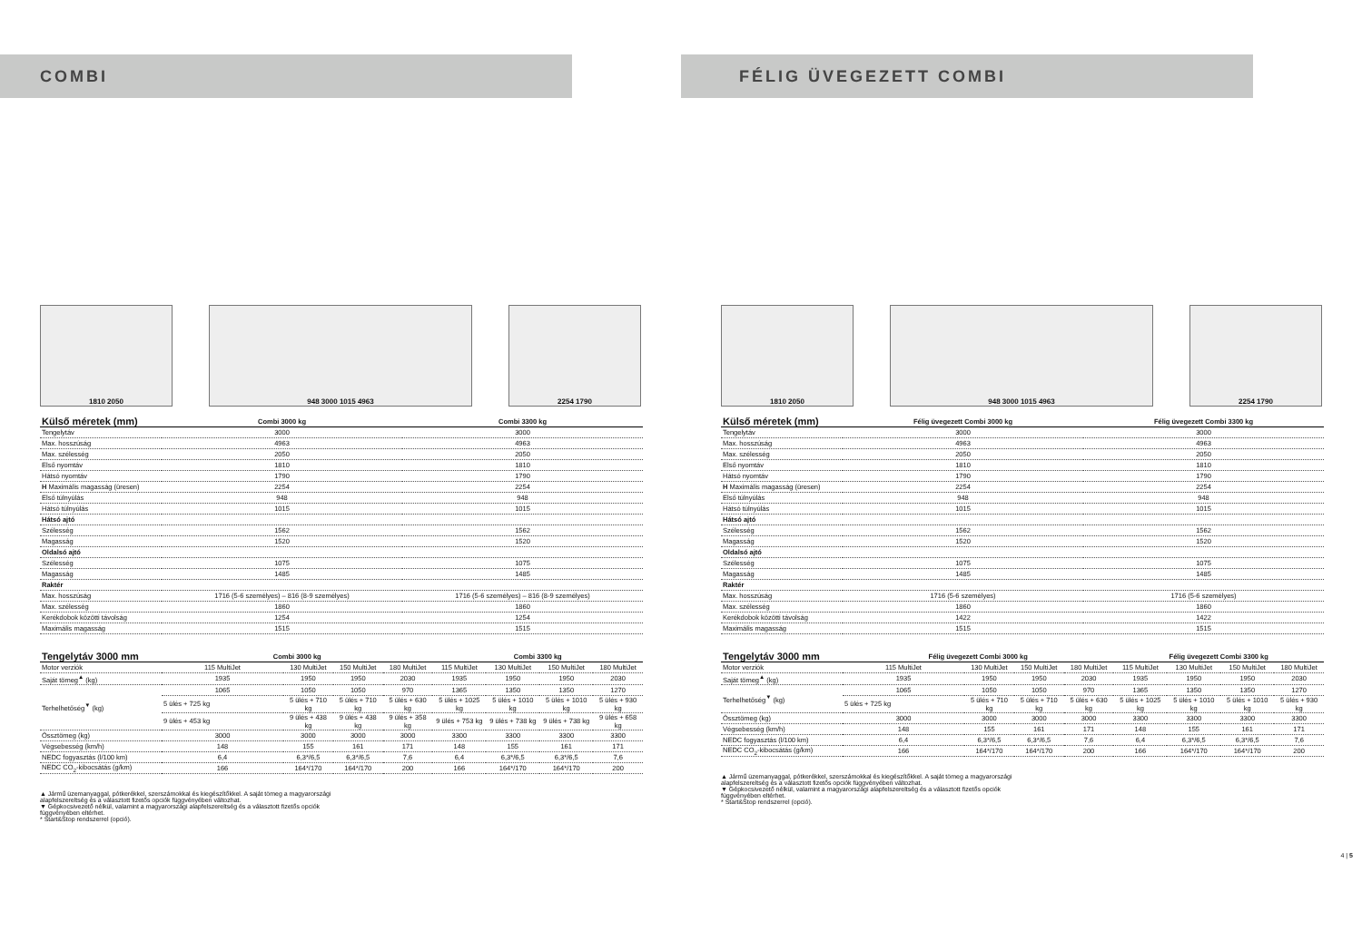COMBI
1810 2050
948 3000 1015 4963
2254 1790
| Külső méretek (mm) | Combi 3000 kg | Combi 3300 kg |
| --- | --- | --- |
| Tengelytáv | 3000 | 3000 |
| Max. hosszúság | 4963 | 4963 |
| Max. szélesség | 2050 | 2050 |
| Első nyomtáv | 1810 | 1810 |
| Hátsó nyomtáv | 1790 | 1790 |
| H Maximális magasság (üresen) | 2254 | 2254 |
| Első túlnyúlás | 948 | 948 |
| Hátsó túlnyúlás | 1015 | 1015 |
| Hátsó ajtó | | |
| Szélesség | 1562 | 1562 |
| Magasság | 1520 | 1520 |
| Oldalsó ajtó | | |
| Szélesség | 1075 | 1075 |
| Magasság | 1485 | 1485 |
| Raktér | | |
| Max. hosszúság | 1716 (5-6 személyes) – 816 (8-9 személyes) | 1716 (5-6 személyes) – 816 (8-9 személyes) |
| Max. szélesség | 1860 | 1860 |
| Kerékdobok közötti távolság | 1254 | 1254 |
| Maximális magasság | 1515 | 1515 |
| Tengelytáv 3000 mm | Combi 3000 kg | | | | Combi 3300 kg | | | |
| --- | --- | --- | --- | --- | --- | --- | --- | --- |
| Motor verziók | 115 MultiJet | 130 MultiJet | 150 MultiJet | 180 MultiJet | 115 MultiJet | 130 MultiJet | 150 MultiJet | 180 MultiJet |
| Saját tömeg<sup>▲</sup> (kg) | 1935 | 1950 | 1950 | 2030 | 1935 | 1950 | 1950 | 2030 |
| Terhelhetőség<sup>▼</sup> (kg) | 1065 | 1050 | 1050 | 970 | 1365 | 1350 | 1350 | 1270 |
| | 5 ülés + 725 kg | 5 ülés + 710 kg | 5 ülés + 710 kg | 5 ülés + 630 kg | 5 ülés + 1025 kg | 5 ülés + 1010 kg | 5 ülés + 1010 kg | 5 ülés + 930 kg |
| | 9 ülés + 453 kg | 9 ülés + 438 kg | 9 ülés + 438 kg | 9 ülés + 358 kg | 9 ülés + 753 kg | 9 ülés + 738 kg | 9 ülés + 738 kg | 9 ülés + 658 kg |
| Össztömeg (kg) | 3000 | 3000 | 3000 | 3000 | 3300 | 3300 | 3300 | 3300 |
| Végsebesség (km/h) | 148 | 155 | 161 | 171 | 148 | 155 | 161 | 171 |
| NEDC fogyasztás (l/100 km) | 6,4 | 6,3*/6,5 | 6,3*/6,5 | 7,6 | 6,4 | 6,3*/6,5 | 6,3*/6,5 | 7,6 |
| NEDC CO<sub>2</sub>-kibocsátás (g/km) | 166 | 164*/170 | 164*/170 | 200 | 166 | 164*/170 | 164*/170 | 200 |
▲ Jármű üzemanyaggal, pótkerékkel, szerszámokkal és kiegészítőkkel. A saját tömeg a magyarországi alapfelszereltség és a választott fizetős opciók függvényében változhat.
▼ Gépkocsivezető nélkül, valamint a magyarországi alapfelszereltség és a választott fizetős opciók függvényében eltérhet.
* Start&Stop rendszerrel (opció).
FÉLIG ÜVEGEZETT COMBI
1810 2050
948 3000 1015 4963
2254 1790
| Külső méretek (mm) | Félig üvegezett Combi 3000 kg | Félig üvegezett Combi 3300 kg |
| --- | --- | --- |
| Tengelytáv | 3000 | 3000 |
| Max. hosszúság | 4963 | 4963 |
| Max. szélesség | 2050 | 2050 |
| Első nyomtáv | 1810 | 1810 |
| Hátsó nyomtáv | 1790 | 1790 |
| H Maximális magasság (üresen) | 2254 | 2254 |
| Első túlnyúlás | 948 | 948 |
| Hátsó túlnyúlás | 1015 | 1015 |
| Hátsó ajtó | | |
| Szélesség | 1562 | 1562 |
| Magasság | 1520 | 1520 |
| Oldalsó ajtó | | |
| Szélesség | 1075 | 1075 |
| Magasság | 1485 | 1485 |
| Raktér | | |
| Max. hosszúság | 1716 (5-6 személyes) | 1716 (5-6 személyes) |
| Max. szélesség | 1860 | 1860 |
| Kerékdobok közötti távolság | 1422 | 1422 |
| Maximális magasság | 1515 | 1515 |
| Tengelytáv 3000 mm | Félig üvegezett Combi 3000 kg | | | | Félig üvegezett Combi 3300 kg | | | |
| --- | --- | --- | --- | --- | --- | --- | --- | --- |
| Motor verziók | 115 MultiJet | 130 MultiJet | 150 MultiJet | 180 MultiJet | 115 MultiJet | 130 MultiJet | 150 MultiJet | 180 MultiJet |
| Saját tömeg<sup>▲</sup> (kg) | 1935 | 1950 | 1950 | 2030 | 1935 | 1950 | 1950 | 2030 |
| Terhelhetőség<sup>▼</sup> (kg) | 1065 | 1050 | 1050 | 970 | 1365 | 1350 | 1350 | 1270 |
| | 5 ülés + 725 kg | 5 ülés + 710 kg | 5 ülés + 710 kg | 5 ülés + 630 kg | 5 ülés + 1025 kg | 5 ülés + 1010 kg | 5 ülés + 1010 kg | 5 ülés + 930 kg |
| Össztömeg (kg) | 3000 | 3000 | 3000 | 3000 | 3300 | 3300 | 3300 | 3300 |
| Végsebesség (km/h) | 148 | 155 | 161 | 171 | 148 | 155 | 161 | 171 |
| NEDC fogyasztás (l/100 km) | 6,4 | 6,3*/6,5 | 6,3*/6,5 | 7,6 | 6,4 | 6,3*/6,5 | 6,3*/6,5 | 7,6 |
| NEDC CO<sub>2</sub>-kibocsátás (g/km) | 166 | 164*/170 | 164*/170 | 200 | 166 | 164*/170 | 164*/170 | 200 |
▲ Jármű üzemanyaggal, pótkerékkel, szerszámokkal és kiegészítőkkel. A saját tömeg a magyarországi alapfelszereltség és a választott fizetős opciók függvényében változhat.
▼ Gépkocsivezető nélkül, valamint a magyarországi alapfelszereltség és a választott fizetős opciók függvényében eltérhet.
* Start&Stop rendszerrel (opció).
4 | 5